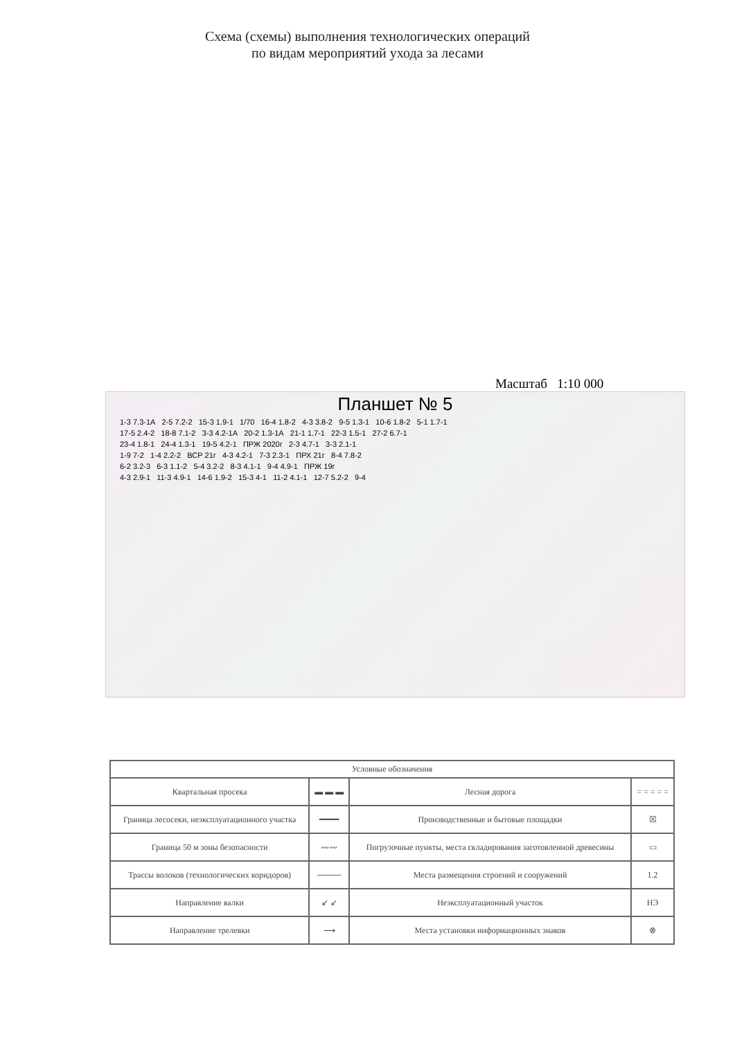Схема (схемы) выполнения технологических операций
по видам мероприятий ухода за лесами
Масштаб 1:10 000
Планшет № 5
1-3 7.3-1А 2-5 7.2-2 15-3 1.9-1 1/70 16-4 1.8-2 4-3 3.8-2 9-5 1.3-1 10-6 1.8-2 5-1 1.7-1
17-5 2.4-2 18-8 7.1-2 3-3 4.2-1А 20-2 1.3-1А 21-1 1.7-1 22-3 1.5-1 27-2 6.7-1
23-4 1.8-1 24-4 1.3-1 19-5 4.2-1 ПРЖ 2020г 2-3 4.7-1 3-3 2.1-1
1-9 7-2 1-4 2.2-2 ВСР 21г 4-3 4.2-1 7-3 2.3-1 ПРХ 21г 8-4 7.8-2
6-2 3.2-3 6-3 1.1-2 5-4 3.2-2 8-3 4.1-1 9-4 4.9-1 ПРЖ 19г
4-3 2.9-1 11-3 4.9-1 14-6 1.9-2 15-3 4-1 11-2 4.1-1 12-7 5.2-2 9-4
| Условные обозначения | | | |
| --- | --- | --- | --- |
| Квартальная просека | ▬ ▬ ▬ | Лесная дорога | = = = = = |
| Граница лесосеки, неэксплуатационного участка | ━━━━ | Производственные и бытовые площадки | ☒ |
| Граница 50 м зоны безопасности | 〰〰 | Погрузочные пункты, места складирования заготовленной древесины | ▭ |
| Трассы волоков (технологических коридоров) | ──── | Места размещения строений и сооружений | 1.2 |
| Направление валки | ↙ ↙ | Неэксплуатационный участок | НЭ |
| Направление трелевки | ⟶ | Места установки информационных знаков | ⊗ |